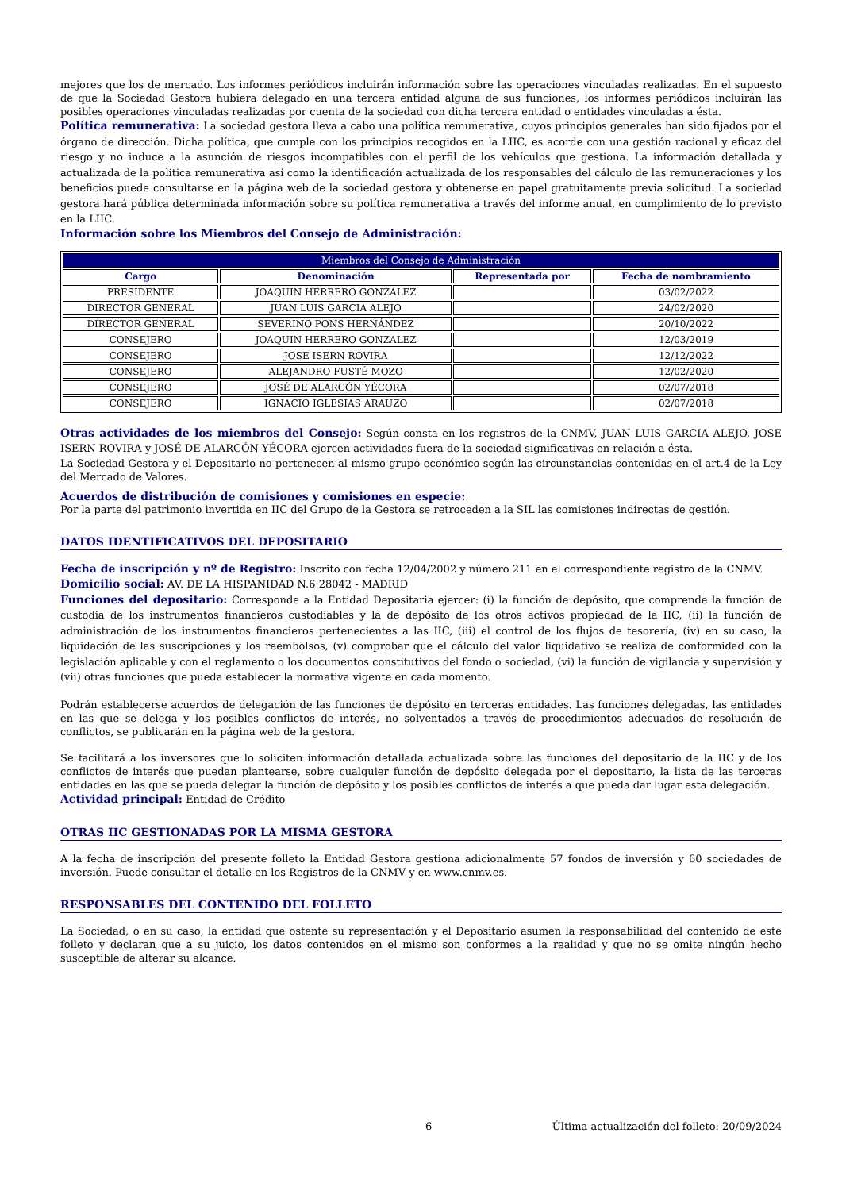mejores que los de mercado. Los informes periódicos incluirán información sobre las operaciones vinculadas realizadas. En el supuesto de que la Sociedad Gestora hubiera delegado en una tercera entidad alguna de sus funciones, los informes periódicos incluirán las posibles operaciones vinculadas realizadas por cuenta de la sociedad con dicha tercera entidad o entidades vinculadas a ésta.
Política remunerativa: La sociedad gestora lleva a cabo una política remunerativa, cuyos principios generales han sido fijados por el órgano de dirección. Dicha política, que cumple con los principios recogidos en la LIIC, es acorde con una gestión racional y eficaz del riesgo y no induce a la asunción de riesgos incompatibles con el perfil de los vehículos que gestiona. La información detallada y actualizada de la política remunerativa así como la identificación actualizada de los responsables del cálculo de las remuneraciones y los beneficios puede consultarse en la página web de la sociedad gestora y obtenerse en papel gratuitamente previa solicitud. La sociedad gestora hará pública determinada información sobre su política remunerativa a través del informe anual, en cumplimiento de lo previsto en la LIIC.
Información sobre los Miembros del Consejo de Administración:
| Miembros del Consejo de Administración | | | |
| --- | --- | --- | --- |
| Cargo | Denominación | Representada por | Fecha de nombramiento |
| PRESIDENTE | JOAQUIN HERRERO GONZALEZ | | 03/02/2022 |
| DIRECTOR GENERAL | JUAN LUIS GARCIA ALEJO | | 24/02/2020 |
| DIRECTOR GENERAL | SEVERINO PONS HERNÁNDEZ | | 20/10/2022 |
| CONSEJERO | JOAQUIN HERRERO GONZALEZ | | 12/03/2019 |
| CONSEJERO | JOSE ISERN ROVIRA | | 12/12/2022 |
| CONSEJERO | ALEJANDRO FUSTÉ MOZO | | 12/02/2020 |
| CONSEJERO | JOSÉ DE ALARCÓN YÉCORA | | 02/07/2018 |
| CONSEJERO | IGNACIO IGLESIAS ARAUZO | | 02/07/2018 |
Otras actividades de los miembros del Consejo: Según consta en los registros de la CNMV, JUAN LUIS GARCIA ALEJO, JOSE ISERN ROVIRA y JOSÉ DE ALARCÓN YÉCORA ejercen actividades fuera de la sociedad significativas en relación a ésta.
La Sociedad Gestora y el Depositario no pertenecen al mismo grupo económico según las circunstancias contenidas en el art.4 de la Ley del Mercado de Valores.
Acuerdos de distribución de comisiones y comisiones en especie:
Por la parte del patrimonio invertida en IIC del Grupo de la Gestora se retroceden a la SIL las comisiones indirectas de gestión.
DATOS IDENTIFICATIVOS DEL DEPOSITARIO
Fecha de inscripción y nº de Registro: Inscrito con fecha 12/04/2002 y número 211 en el correspondiente registro de la CNMV.
Domicilio social: AV. DE LA HISPANIDAD N.6 28042 - MADRID
Funciones del depositario: Corresponde a la Entidad Depositaria ejercer: (i) la función de depósito, que comprende la función de custodia de los instrumentos financieros custodiables y la de depósito de los otros activos propiedad de la IIC, (ii) la función de administración de los instrumentos financieros pertenecientes a las IIC, (iii) el control de los flujos de tesorería, (iv) en su caso, la liquidación de las suscripciones y los reembolsos, (v) comprobar que el cálculo del valor liquidativo se realiza de conformidad con la legislación aplicable y con el reglamento o los documentos constitutivos del fondo o sociedad, (vi) la función de vigilancia y supervisión y (vii) otras funciones que pueda establecer la normativa vigente en cada momento.
Podrán establecerse acuerdos de delegación de las funciones de depósito en terceras entidades. Las funciones delegadas, las entidades en las que se delega y los posibles conflictos de interés, no solventados a través de procedimientos adecuados de resolución de conflictos, se publicarán en la página web de la gestora.
Se facilitará a los inversores que lo soliciten información detallada actualizada sobre las funciones del depositario de la IIC y de los conflictos de interés que puedan plantearse, sobre cualquier función de depósito delegada por el depositario, la lista de las terceras entidades en las que se pueda delegar la función de depósito y los posibles conflictos de interés a que pueda dar lugar esta delegación.
Actividad principal: Entidad de Crédito
OTRAS IIC GESTIONADAS POR LA MISMA GESTORA
A la fecha de inscripción del presente folleto la Entidad Gestora gestiona adicionalmente 57 fondos de inversión y 60 sociedades de inversión. Puede consultar el detalle en los Registros de la CNMV y en www.cnmv.es.
RESPONSABLES DEL CONTENIDO DEL FOLLETO
La Sociedad, o en su caso, la entidad que ostente su representación y el Depositario asumen la responsabilidad del contenido de este folleto y declaran que a su juicio, los datos contenidos en el mismo son conformes a la realidad y que no se omite ningún hecho susceptible de alterar su alcance.
6 Última actualización del folleto: 20/09/2024